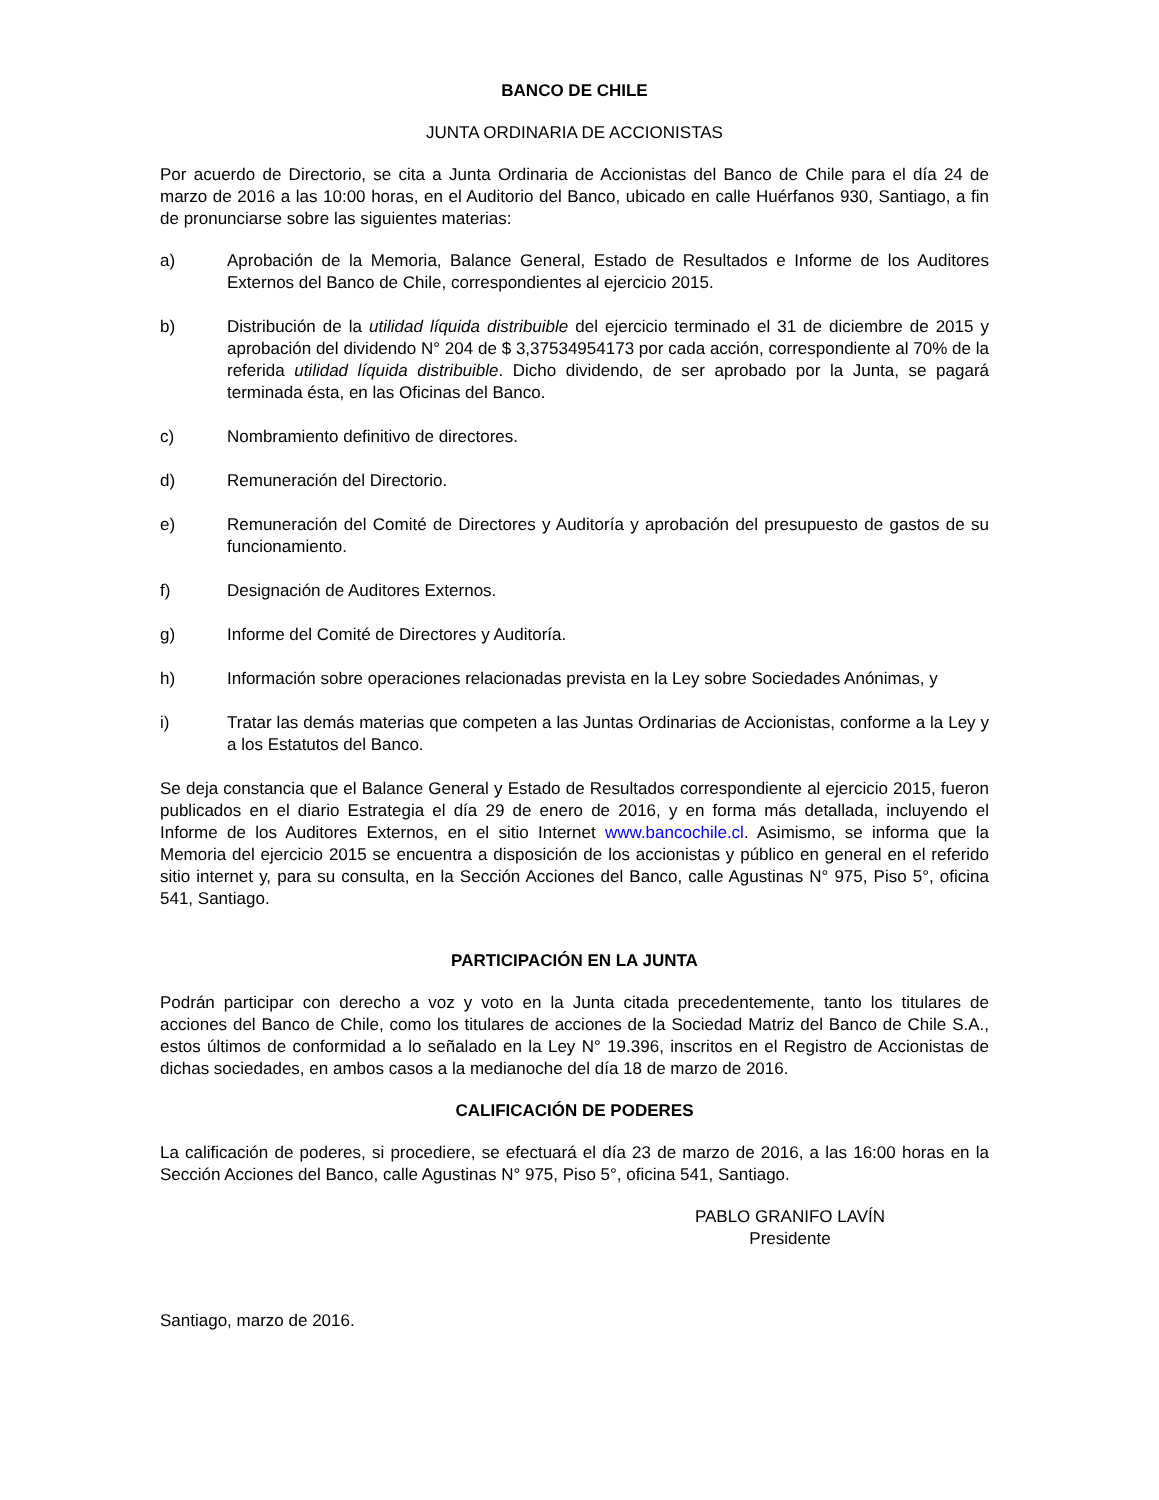BANCO DE CHILE
JUNTA ORDINARIA DE ACCIONISTAS
Por acuerdo de Directorio, se cita a Junta Ordinaria de Accionistas del Banco de Chile para el día 24 de marzo de 2016 a las 10:00 horas, en el Auditorio del Banco, ubicado en calle Huérfanos 930, Santiago, a fin de pronunciarse sobre las siguientes materias:
a) Aprobación de la Memoria, Balance General, Estado de Resultados e Informe de los Auditores Externos del Banco de Chile, correspondientes al ejercicio 2015.
b) Distribución de la utilidad líquida distribuible del ejercicio terminado el 31 de diciembre de 2015 y aprobación del dividendo N° 204 de $ 3,37534954173 por cada acción, correspondiente al 70% de la referida utilidad líquida distribuible. Dicho dividendo, de ser aprobado por la Junta, se pagará terminada ésta, en las Oficinas del Banco.
c) Nombramiento definitivo de directores.
d) Remuneración del Directorio.
e) Remuneración del Comité de Directores y Auditoría y aprobación del presupuesto de gastos de su funcionamiento.
f) Designación de Auditores Externos.
g) Informe del Comité de Directores y Auditoría.
h) Información sobre operaciones relacionadas prevista en la Ley sobre Sociedades Anónimas, y
i) Tratar las demás materias que competen a las Juntas Ordinarias de Accionistas, conforme a la Ley y a los Estatutos del Banco.
Se deja constancia que el Balance General y Estado de Resultados correspondiente al ejercicio 2015, fueron publicados en el diario Estrategia el día 29 de enero de 2016, y en forma más detallada, incluyendo el Informe de los Auditores Externos, en el sitio Internet www.bancochile.cl. Asimismo, se informa que la Memoria del ejercicio 2015 se encuentra a disposición de los accionistas y público en general en el referido sitio internet y, para su consulta, en la Sección Acciones del Banco, calle Agustinas N° 975, Piso 5°, oficina 541, Santiago.
PARTICIPACIÓN EN LA JUNTA
Podrán participar con derecho a voz y voto en la Junta citada precedentemente, tanto los titulares de acciones del Banco de Chile, como los titulares de acciones de la Sociedad Matriz del Banco de Chile S.A., estos últimos de conformidad a lo señalado en la Ley N° 19.396, inscritos en el Registro de Accionistas de dichas sociedades, en ambos casos a la medianoche del día 18 de marzo de 2016.
CALIFICACIÓN DE PODERES
La calificación de poderes, si procediere, se efectuará el día 23 de marzo de 2016, a las 16:00 horas en la Sección Acciones del Banco, calle Agustinas N° 975, Piso 5°, oficina 541, Santiago.
PABLO GRANIFO LAVÍN
Presidente
Santiago, marzo de 2016.